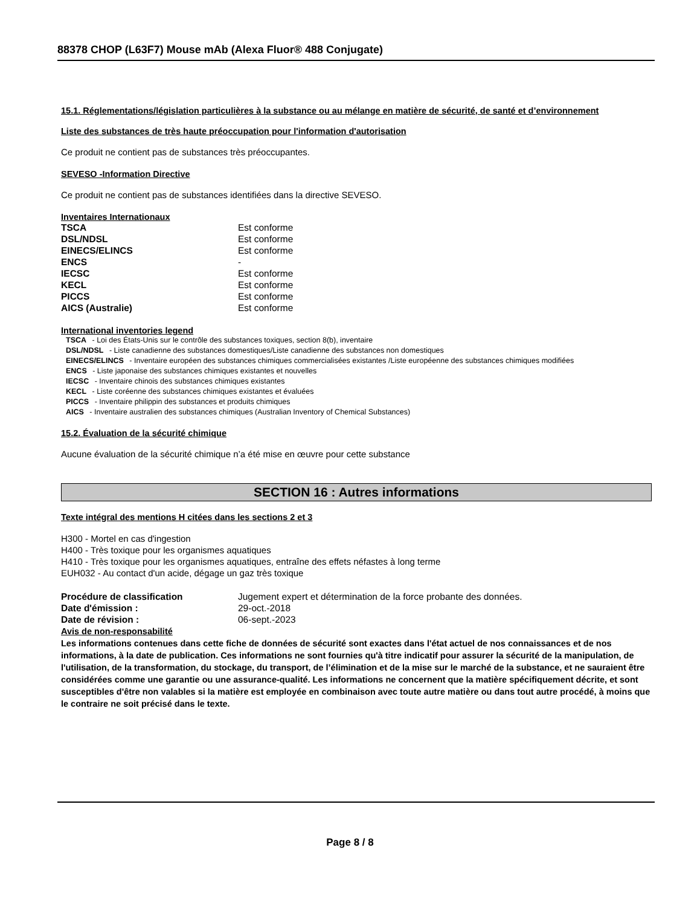88378 CHOP (L63F7) Mouse mAb (Alexa Fluor® 488 Conjugate)
15.1. Réglementations/législation particulières à la substance ou au mélange en matière de sécurité, de santé et d’environnement
Liste des substances de très haute préoccupation pour l'information d'autorisation
Ce produit ne contient pas de substances très préoccupantes.
SEVESO -Information Directive
Ce produit ne contient pas de substances identifiées dans la directive SEVESO.
Inventaires Internationaux
| TSCA | Est conforme |
| DSL/NDSL | Est conforme |
| EINECS/ELINCS | Est conforme |
| ENCS | - |
| IECSC | Est conforme |
| KECL | Est conforme |
| PICCS | Est conforme |
| AICS (Australie) | Est conforme |
International inventories legend
TSCA - Loi des États-Unis sur le contrôle des substances toxiques, section 8(b), inventaire
DSL/NDSL - Liste canadienne des substances domestiques/Liste canadienne des substances non domestiques
EINECS/ELINCS - Inventaire européen des substances chimiques commercialisées existantes /Liste européenne des substances chimiques modifiées
ENCS - Liste japonaise des substances chimiques existantes et nouvelles
IECSC - Inventaire chinois des substances chimiques existantes
KECL - Liste coréenne des substances chimiques existantes et évaluées
PICCS - Inventaire philippin des substances et produits chimiques
AICS - Inventaire australien des substances chimiques (Australian Inventory of Chemical Substances)
15.2. Évaluation de la sécurité chimique
Aucune évaluation de la sécurité chimique n’a été mise en œuvre pour cette substance
SECTION 16 : Autres informations
Texte intégral des mentions H citées dans les sections 2 et 3
H300 - Mortel en cas d'ingestion
H400 - Très toxique pour les organismes aquatiques
H410 - Très toxique pour les organismes aquatiques, entraîne des effets néfastes à long terme
EUH032 - Au contact d'un acide, dégage un gaz très toxique
| Procédure de classification | Jugement expert et détermination de la force probante des données. |
| Date d'émission : | 29-oct.-2018 |
| Date de révision : | 06-sept.-2023 |
Avis de non-responsabilité
Les informations contenues dans cette fiche de données de sécurité sont exactes dans l'état actuel de nos connaissances et de nos informations, à la date de publication. Ces informations ne sont fournies qu'à titre indicatif pour assurer la sécurité de la manipulation, de l'utilisation, de la transformation, du stockage, du transport, de l’élimination et de la mise sur le marché de la substance, et ne sauraient être considérées comme une garantie ou une assurance-qualité. Les informations ne concernent que la matière spécifiquement décrite, et sont susceptibles d'être non valables si la matière est employée en combinaison avec toute autre matière ou dans tout autre procédé, à moins que le contraire ne soit précisé dans le texte.
Page 8 / 8